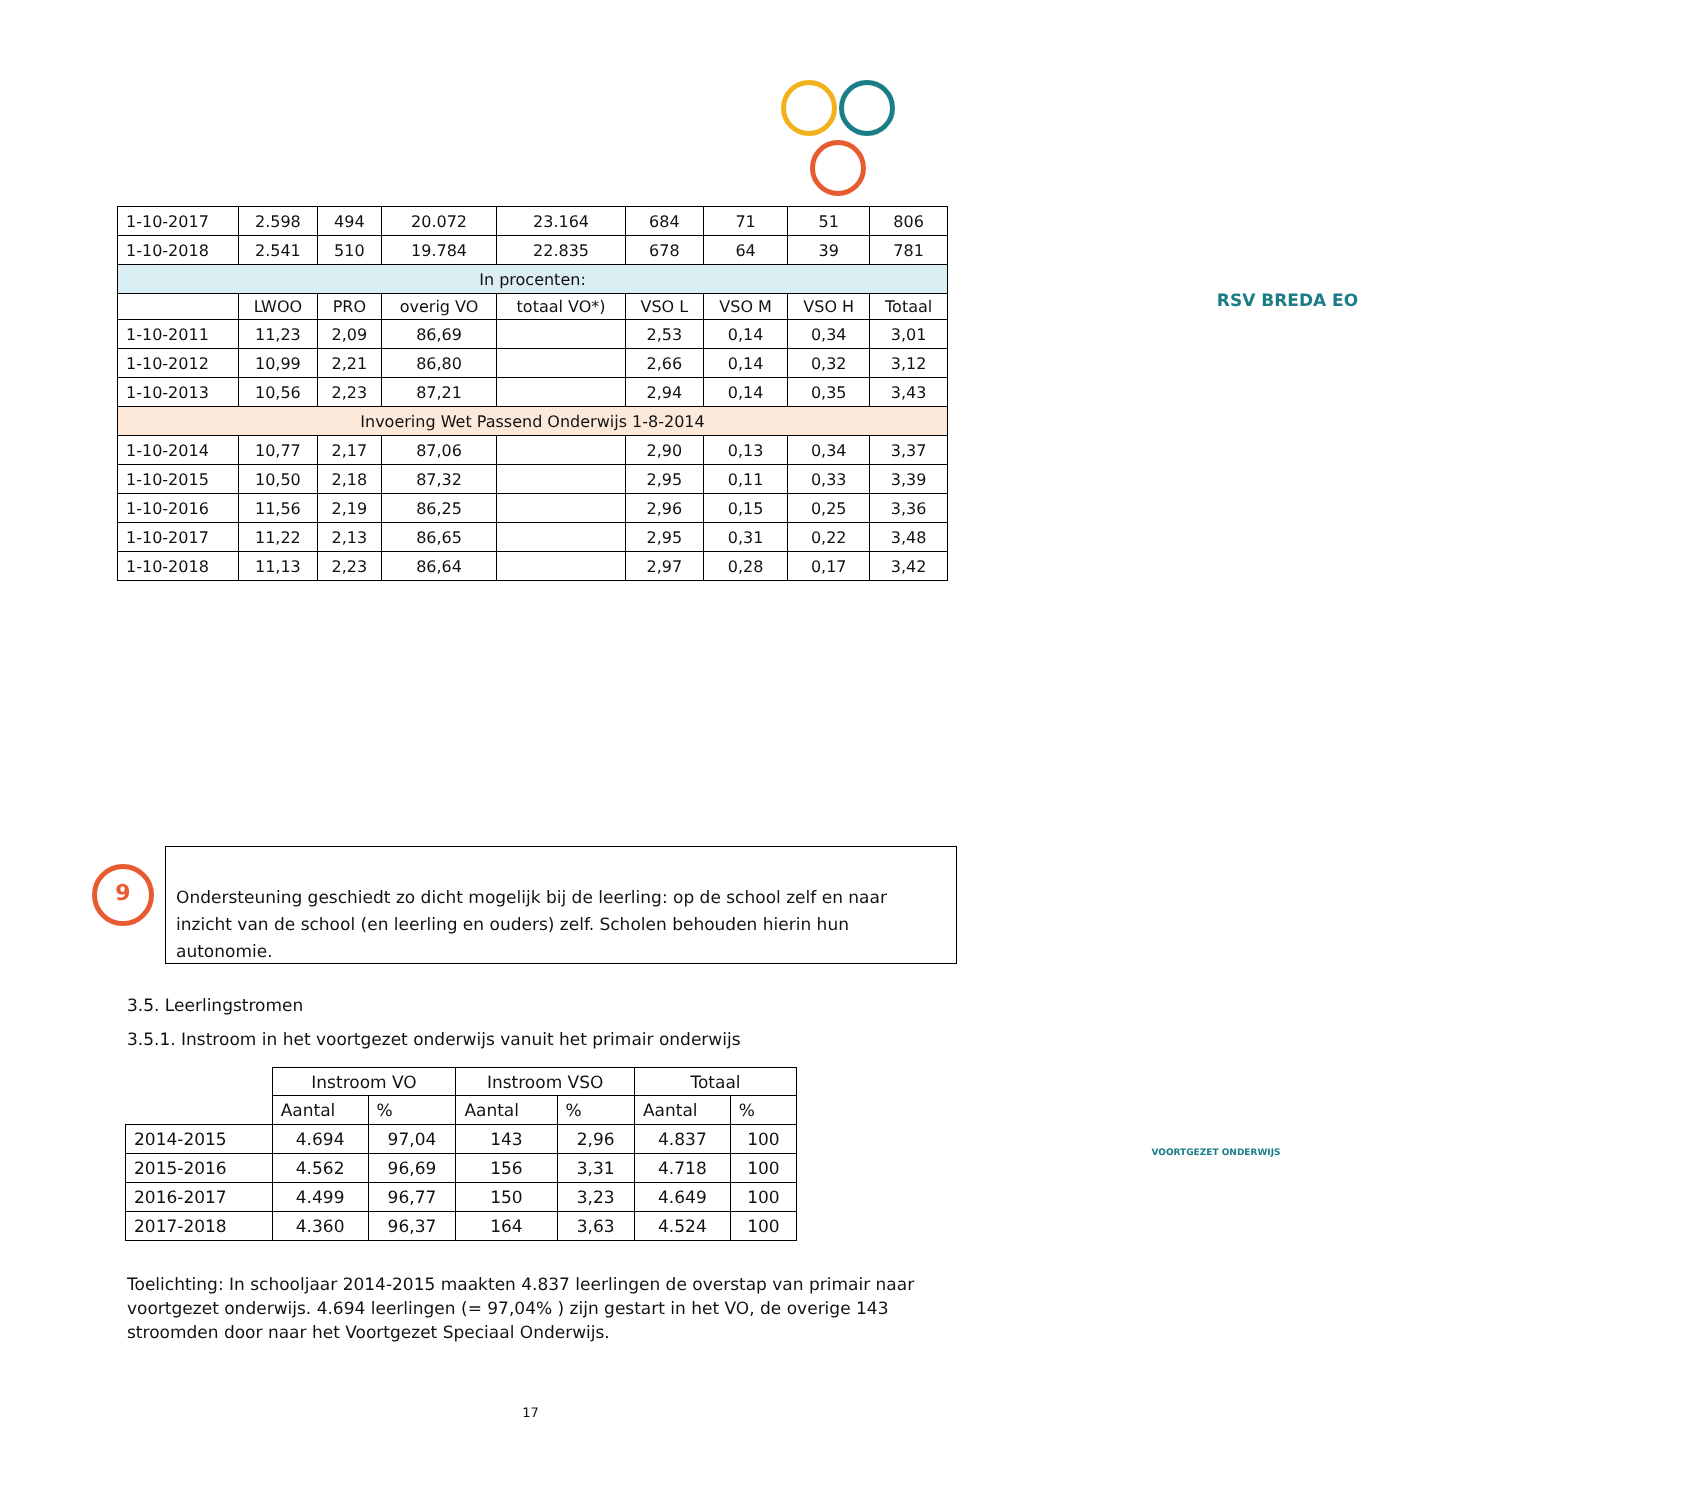RSV BREDA EO
VOORTGEZET ONDERWIJS
| 1-10-2017 | 2.598 | 494 | 20.072 | 23.164 | 684 | 71 | 51 | 806 |
| 1-10-2018 | 2.541 | 510 | 19.784 | 22.835 | 678 | 64 | 39 | 781 |
| In procenten: | | | | | | | | |
| | LWOO | PRO | overig VO | totaal VO*) | VSO L | VSO M | VSO H | Totaal |
| 1-10-2011 | 11,23 | 2,09 | 86,69 | | 2,53 | 0,14 | 0,34 | 3,01 |
| 1-10-2012 | 10,99 | 2,21 | 86,80 | | 2,66 | 0,14 | 0,32 | 3,12 |
| 1-10-2013 | 10,56 | 2,23 | 87,21 | | 2,94 | 0,14 | 0,35 | 3,43 |
| Invoering Wet Passend Onderwijs 1-8-2014 | | | | | | | | |
| 1-10-2014 | 10,77 | 2,17 | 87,06 | | 2,90 | 0,13 | 0,34 | 3,37 |
| 1-10-2015 | 10,50 | 2,18 | 87,32 | | 2,95 | 0,11 | 0,33 | 3,39 |
| 1-10-2016 | 11,56 | 2,19 | 86,25 | | 2,96 | 0,15 | 0,25 | 3,36 |
| 1-10-2017 | 11,22 | 2,13 | 86,65 | | 2,95 | 0,31 | 0,22 | 3,48 |
| 1-10-2018 | 11,13 | 2,23 | 86,64 | | 2,97 | 0,28 | 0,17 | 3,42 |
9
Ondersteuning geschiedt zo dicht mogelijk bij de leerling: op de school zelf en naar inzicht van de school (en leerling en ouders) zelf. Scholen behouden hierin hun autonomie.
3.5. Leerlingstromen
3.5.1. Instroom in het voortgezet onderwijs vanuit het primair onderwijs
| | Instroom VO | | Instroom VSO | | Totaal | |
| | Aantal | % | Aantal | % | Aantal | % |
| 2014-2015 | 4.694 | 97,04 | 143 | 2,96 | 4.837 | 100 |
| 2015-2016 | 4.562 | 96,69 | 156 | 3,31 | 4.718 | 100 |
| 2016-2017 | 4.499 | 96,77 | 150 | 3,23 | 4.649 | 100 |
| 2017-2018 | 4.360 | 96,37 | 164 | 3,63 | 4.524 | 100 |
Toelichting: In schooljaar 2014-2015 maakten 4.837 leerlingen de overstap van primair naar voortgezet onderwijs. 4.694 leerlingen (= 97,04% ) zijn gestart in het VO, de overige 143 stroomden door naar het Voortgezet Speciaal Onderwijs.
17